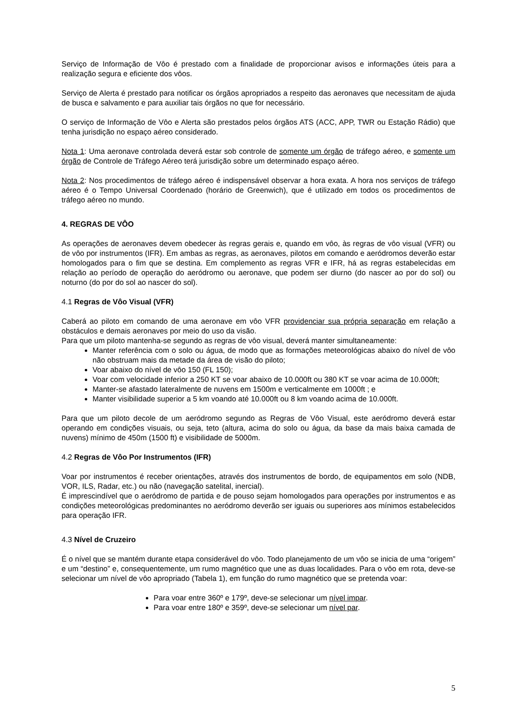Serviço de Informação de Vôo é prestado com a finalidade de proporcionar avisos e informações úteis para a realização segura e eficiente dos vôos.
Serviço de Alerta é prestado para notificar os órgãos apropriados a respeito das aeronaves que necessitam de ajuda de busca e salvamento e para auxiliar tais órgãos no que for necessário.
O serviço de Informação de Vôo e Alerta são prestados pelos órgãos ATS (ACC, APP, TWR ou Estação Rádio) que tenha jurisdição no espaço aéreo considerado.
Nota 1: Uma aeronave controlada deverá estar sob controle de somente um órgão de tráfego aéreo, e somente um órgão de Controle de Tráfego Aéreo terá jurisdição sobre um determinado espaço aéreo.
Nota 2: Nos procedimentos de tráfego aéreo é indispensável observar a hora exata. A hora nos serviços de tráfego aéreo é o Tempo Universal Coordenado (horário de Greenwich), que é utilizado em todos os procedimentos de tráfego aéreo no mundo.
4. REGRAS DE VÔO
As operações de aeronaves devem obedecer às regras gerais e, quando em vôo, às regras de vôo visual (VFR) ou de vôo por instrumentos (IFR). Em ambas as regras, as aeronaves, pilotos em comando e aeródromos deverão estar homologados para o fim que se destina. Em complemento as regras VFR e IFR, há as regras estabelecidas em relação ao período de operação do aeródromo ou aeronave, que podem ser diurno (do nascer ao por do sol) ou noturno (do por do sol ao nascer do sol).
4.1 Regras de Vôo Visual (VFR)
Caberá ao piloto em comando de uma aeronave em vôo VFR providenciar sua própria separação em relação a obstáculos e demais aeronaves por meio do uso da visão.
Para que um piloto mantenha-se segundo as regras de vôo visual, deverá manter simultaneamente:
Manter referência com o solo ou água, de modo que as formações meteorológicas abaixo do nível de vôo não obstruam mais da metade da área de visão do piloto;
Voar abaixo do nível de vôo 150 (FL 150);
Voar com velocidade inferior a 250 KT se voar abaixo de 10.000ft ou 380 KT se voar acima de 10.000ft;
Manter-se afastado lateralmente de nuvens em 1500m e verticalmente em 1000ft ; e
Manter visibilidade superior a 5 km voando até 10.000ft ou 8 km voando acima de 10.000ft.
Para que um piloto decole de um aeródromo segundo as Regras de Vôo Visual, este aeródromo deverá estar operando em condições visuais, ou seja, teto (altura, acima do solo ou água, da base da mais baixa camada de nuvens) mínimo de 450m (1500 ft) e visibilidade de 5000m.
4.2 Regras de Vôo Por Instrumentos (IFR)
Voar por instrumentos é receber orientações, através dos instrumentos de bordo, de equipamentos em solo (NDB, VOR, ILS, Radar, etc.) ou não (navegação satelital, inercial).
É imprescindível que o aeródromo de partida e de pouso sejam homologados para operações por instrumentos e as condições meteorológicas predominantes no aeródromo deverão ser iguais ou superiores aos mínimos estabelecidos para operação IFR.
4.3 Nível de Cruzeiro
É o nível que se mantém durante etapa considerável do vôo. Todo planejamento de um vôo se inicia de uma “origem” e um “destino” e, consequentemente, um rumo magnético que une as duas localidades. Para o vôo em rota, deve-se selecionar um nível de vôo apropriado (Tabela 1), em função do rumo magnético que se pretenda voar:
Para voar entre 360º e 179º, deve-se selecionar um nível impar.
Para voar entre 180º e 359º, deve-se selecionar um nível par.
5